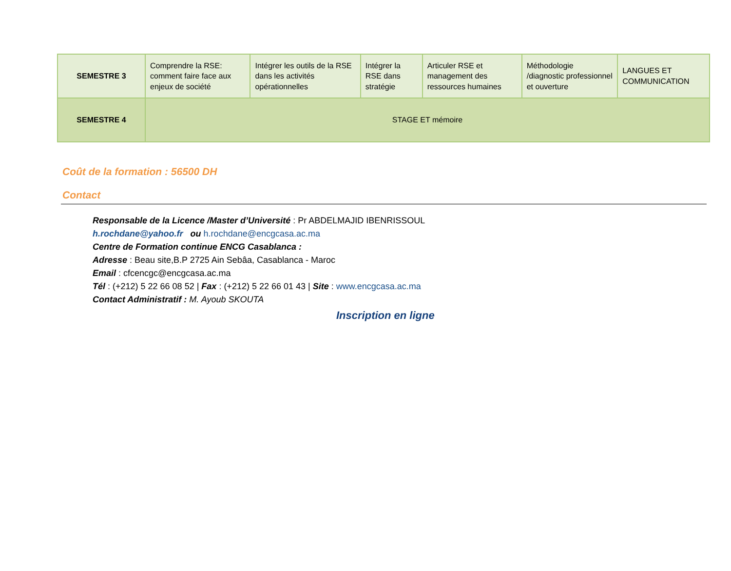| SEMESTRE 3 | Comprendre la RSE: comment faire face aux enjeux de société | Intégrer les outils de la RSE dans les activités opérationnelles | Intégrer la RSE dans stratégie | Articuler RSE et management des ressources humaines | Méthodologie /diagnostic professionnel et ouverture | LANGUES ET COMMUNICATION |
| SEMESTRE 4 | STAGE ET mémoire | | | | | |
Coût de la formation : 56500 DH
Contact
Responsable de la Licence /Master d’Université : Pr ABDELMAJID IBENRISSOUL
h.rochdane@yahoo.fr ou h.rochdane@encgcasa.ac.ma
Centre de Formation continue ENCG Casablanca :
Adresse : Beau site,B.P 2725 Ain Sebâa, Casablanca - Maroc
Email : cfcencgc@encgcasa.ac.ma
Tél : (+212) 5 22 66 08 52 | Fax : (+212) 5 22 66 01 43 | Site : www.encgcasa.ac.ma
Contact Administratif : M. Ayoub SKOUTA
Inscription en ligne